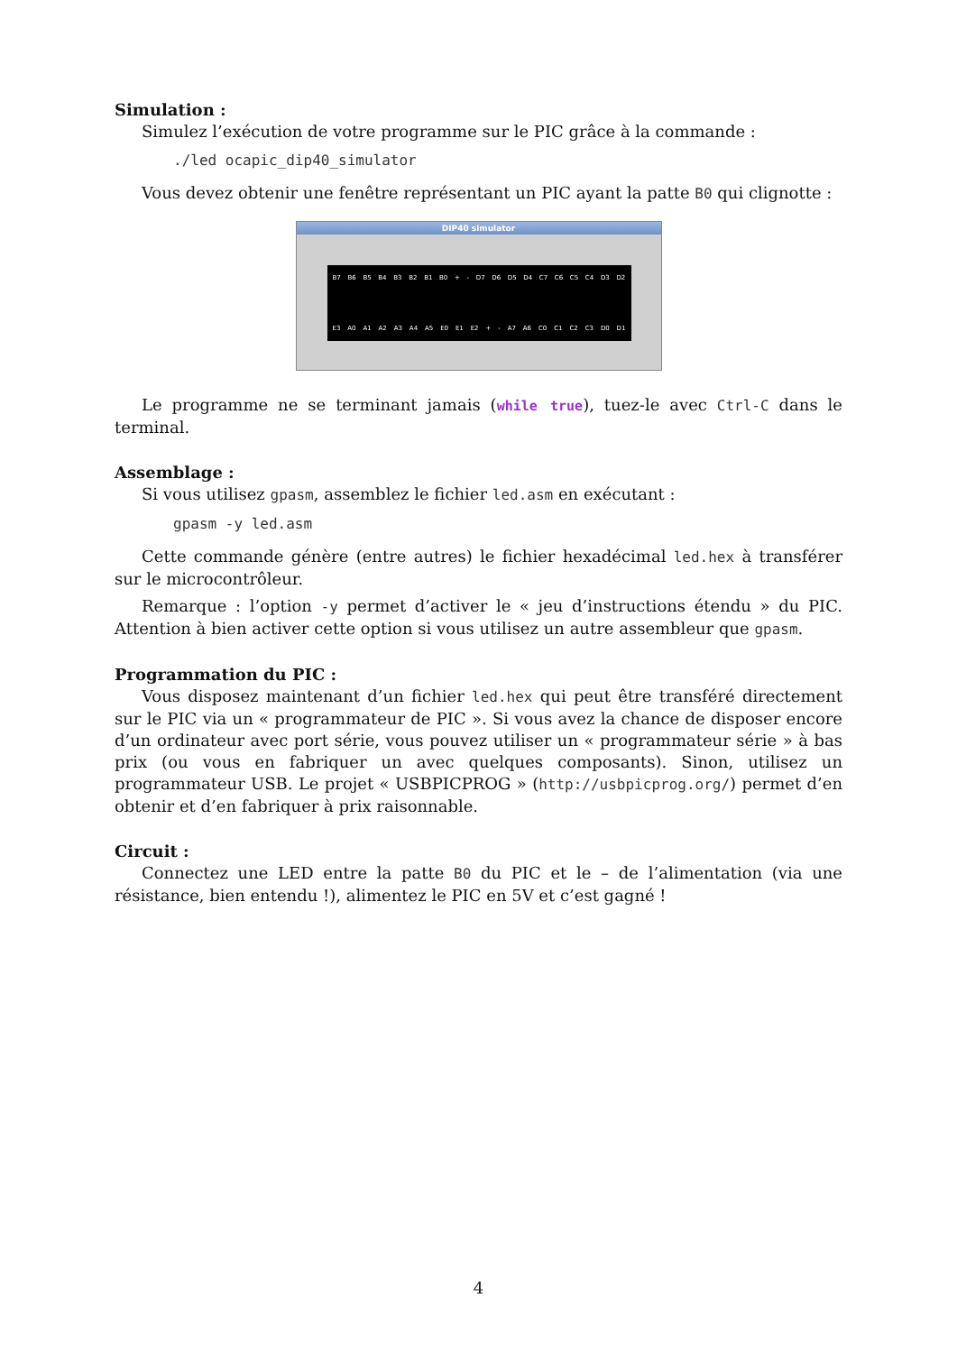Simulation :
Simulez l’exécution de votre programme sur le PIC grâce à la commande :
./led ocapic_dip40_simulator
Vous devez obtenir une fenêtre représentant un PIC ayant la patte B0 qui clignotte :
DIP40 simulator
B7 B6 B5 B4 B3 B2 B1 B0 + - D7 D6 D5 D4 C7 C6 C5 C4 D3 D2
E3 A0 A1 A2 A3 A4 A5 E0 E1 E2 + - A7 A6 C0 C1 C2 C3 D0 D1
Le programme ne se terminant jamais (while true), tuez-le avec Ctrl-C dans le terminal.
Assemblage :
Si vous utilisez gpasm, assemblez le fichier led.asm en exécutant :
gpasm -y led.asm
Cette commande génère (entre autres) le fichier hexadécimal led.hex à transférer sur le microcontrôleur.
Remarque : l’option -y permet d’activer le « jeu d’instructions étendu » du PIC. Attention à bien activer cette option si vous utilisez un autre assembleur que gpasm.
Programmation du PIC :
Vous disposez maintenant d’un fichier led.hex qui peut être transféré directement sur le PIC via un « programmateur de PIC ». Si vous avez la chance de disposer encore d’un ordinateur avec port série, vous pouvez utiliser un « programmateur série » à bas prix (ou vous en fabriquer un avec quelques composants). Sinon, utilisez un programmateur USB. Le projet « USBPICPROG » (http://usbpicprog.org/) permet d’en obtenir et d’en fabriquer à prix raisonnable.
Circuit :
Connectez une LED entre la patte B0 du PIC et le – de l’alimentation (via une résistance, bien entendu !), alimentez le PIC en 5V et c’est gagné !
4